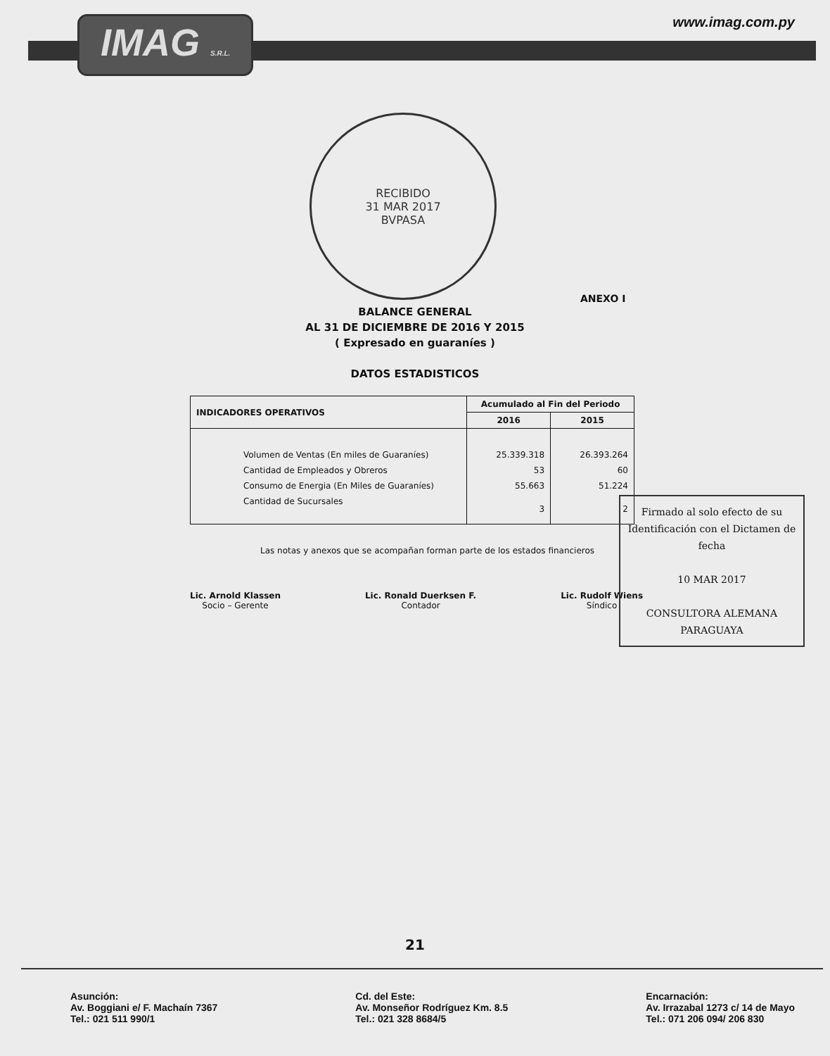IMAG S.R.L.
www.imag.com.py
RECIBIDO
31 MAR 2017
BVPASA
ANEXO I
BALANCE GENERAL
AL 31 DE DICIEMBRE DE 2016 Y 2015
( Expresado en guaraníes )
DATOS ESTADISTICOS
| INDICADORES OPERATIVOS | Acumulado al Fin del Periodo | |
| --- | --- | --- |
| | 2016 | 2015 |
| Volumen de Ventas (En miles de Guaraníes) | 25.339.318 | 26.393.264 |
| Cantidad de Empleados y Obreros | 53 | 60 |
| Consumo de Energia (En Miles de Guaraníes) | 55.663 | 51.224 |
| Cantidad de Sucursales | 3 | 2 |
Las notas y anexos que se acompañan forman parte de los estados financieros
Lic. Arnold Klassen
Socio – Gerente
Lic. Ronald Duerksen F.
Contador
Lic. Rudolf Wiens
Síndico
Firmado al solo efecto de su Identificación con el Dictamen de fecha
10 MAR 2017
CONSULTORA ALEMANA PARAGUAYA
21
Asunción:
Av. Boggiani e/ F. Machaín 7367
Tel.: 021 511 990/1
Cd. del Este:
Av. Monseñor Rodríguez Km. 8.5
Tel.: 021 328 8684/5
Encarnación:
Av. Irrazabal 1273 c/ 14 de Mayo
Tel.: 071 206 094/ 206 830